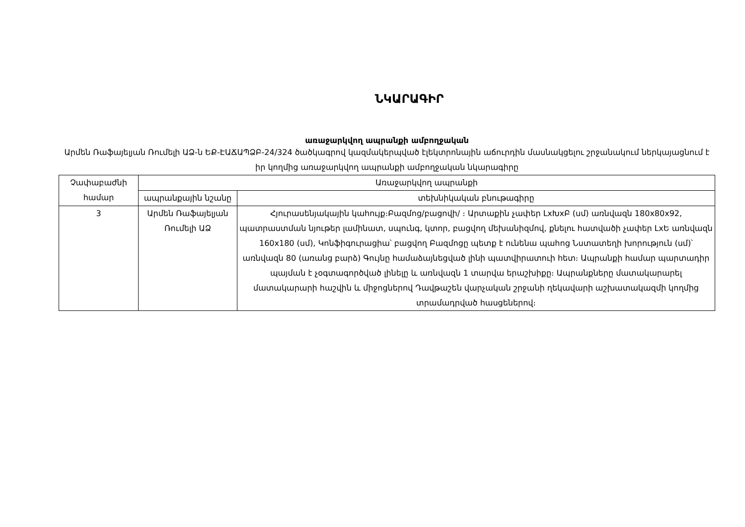ՆԿԱՐԱԳԻՐ
առաջարկվող ապրանքի ամբողջական
Արմեն Ռաֆայելյան Ռումելի ԱՁ-ն ԵՔ-ԷԱՃԱՊՁԲ-24/324 ծածկագրով կազմակերպված էլեկտրոնային աճուրդին մասնակցելու շրջանակում ներկայացնում է իր կողմից առաջարկվող ապրանքի ամբողջական նկարագիրը
| Չափաբաժնի համար | Առաջարկվող ապրանքի | |
| --- | --- | --- |
| | ապրանքային նշանը | տեխնիկական բնութագիրը |
| 3 | Արմեն Ռաֆայելյան Ռումելի ԱՁ | Հյուրասենյակային կահույք։Բազմոց/բացովի/ ։ Արտաքին չափեր ԼxԽxԲ (սմ) առնվազն 180x80x92, պատրաստման նյութեր լամինատ, սպունգ, կտոր, բացվող մեխանիզմով, քնելու հատվածի չափեր ԼxԵ առնվազն 160x180 (սմ), Կոնֆիգուրացիա՝ բացվող Բազմոցը պետք է ունենա պահոց Նստատեղի խորություն (սմ)՝ առնվազն 80 (առանց բարձ) Գույնը համաձայնեցված լինի պատվիրատուի հետ։ Ապրանքի համար պարտադիր պայման է չօգտագործված լինելը և առնվազն 1 տարվա երաշխիքը։ Ապրանքները մատակարարել մատակարարի հաշվին և միջոցներով Դավթաշեն վարչական շրջանի ղեկավարի աշխատակազմի կողմից տրամադրված հասցեներով։ |